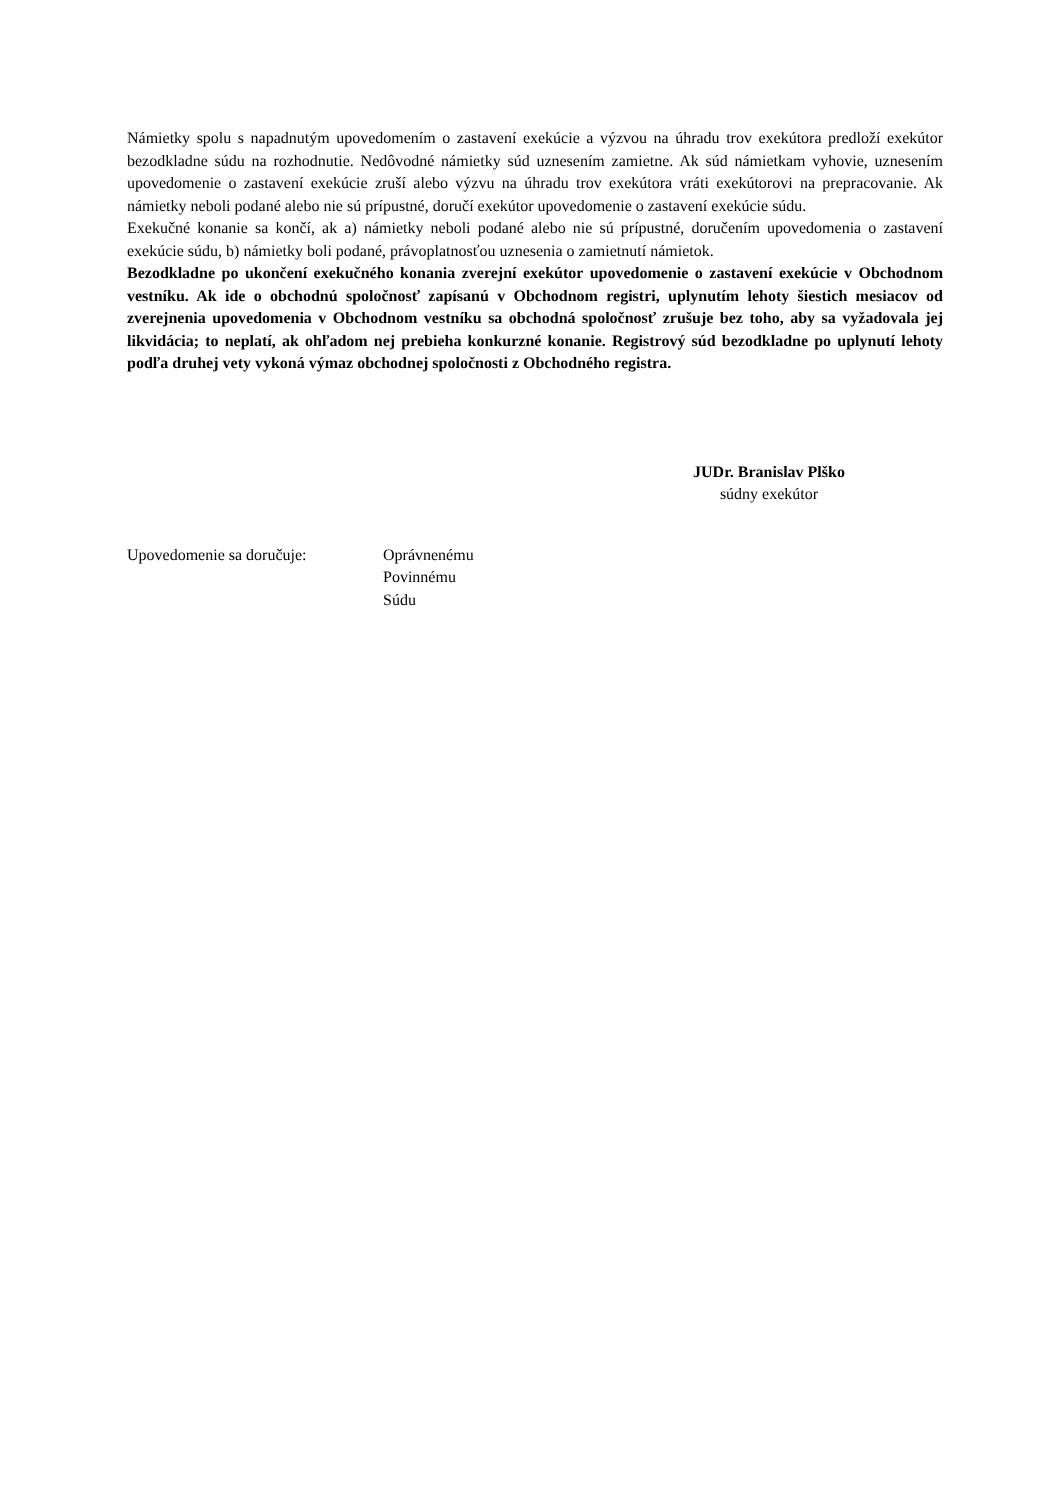Námietky spolu s napadnutým upovedomením o zastavení exekúcie a výzvou na úhradu trov exekútora predloží exekútor bezodkladne súdu na rozhodnutie. Nedôvodné námietky súd uznesením zamietne. Ak súd námietkam vyhovie, uznesením upovedomenie o zastavení exekúcie zruší alebo výzvu na úhradu trov exekútora vráti exekútorovi na prepracovanie. Ak námietky neboli podané alebo nie sú prípustné, doručí exekútor upovedomenie o zastavení exekúcie súdu.
Exekučné konanie sa končí, ak a) námietky neboli podané alebo nie sú prípustné, doručením upovedomenia o zastavení exekúcie súdu, b) námietky boli podané, právoplatnosťou uznesenia o zamietnutí námietok.
Bezodkladne po ukončení exekučného konania zverejní exekútor upovedomenie o zastavení exekúcie v Obchodnom vestníku. Ak ide o obchodnú spoločnosť zapísanú v Obchodnom registri, uplynutím lehoty šiestich mesiacov od zverejnenia upovedomenia v Obchodnom vestníku sa obchodná spoločnosť zrušuje bez toho, aby sa vyžadovala jej likvidácia; to neplatí, ak ohľadom nej prebieha konkurzné konanie. Registrový súd bezodkladne po uplynutí lehoty podľa druhej vety vykoná výmaz obchodnej spoločnosti z Obchodného registra.
JUDr. Branislav Plško
súdny exekútor
Upovedomenie sa doručuje: Oprávnenému
Povinnému
Súdu